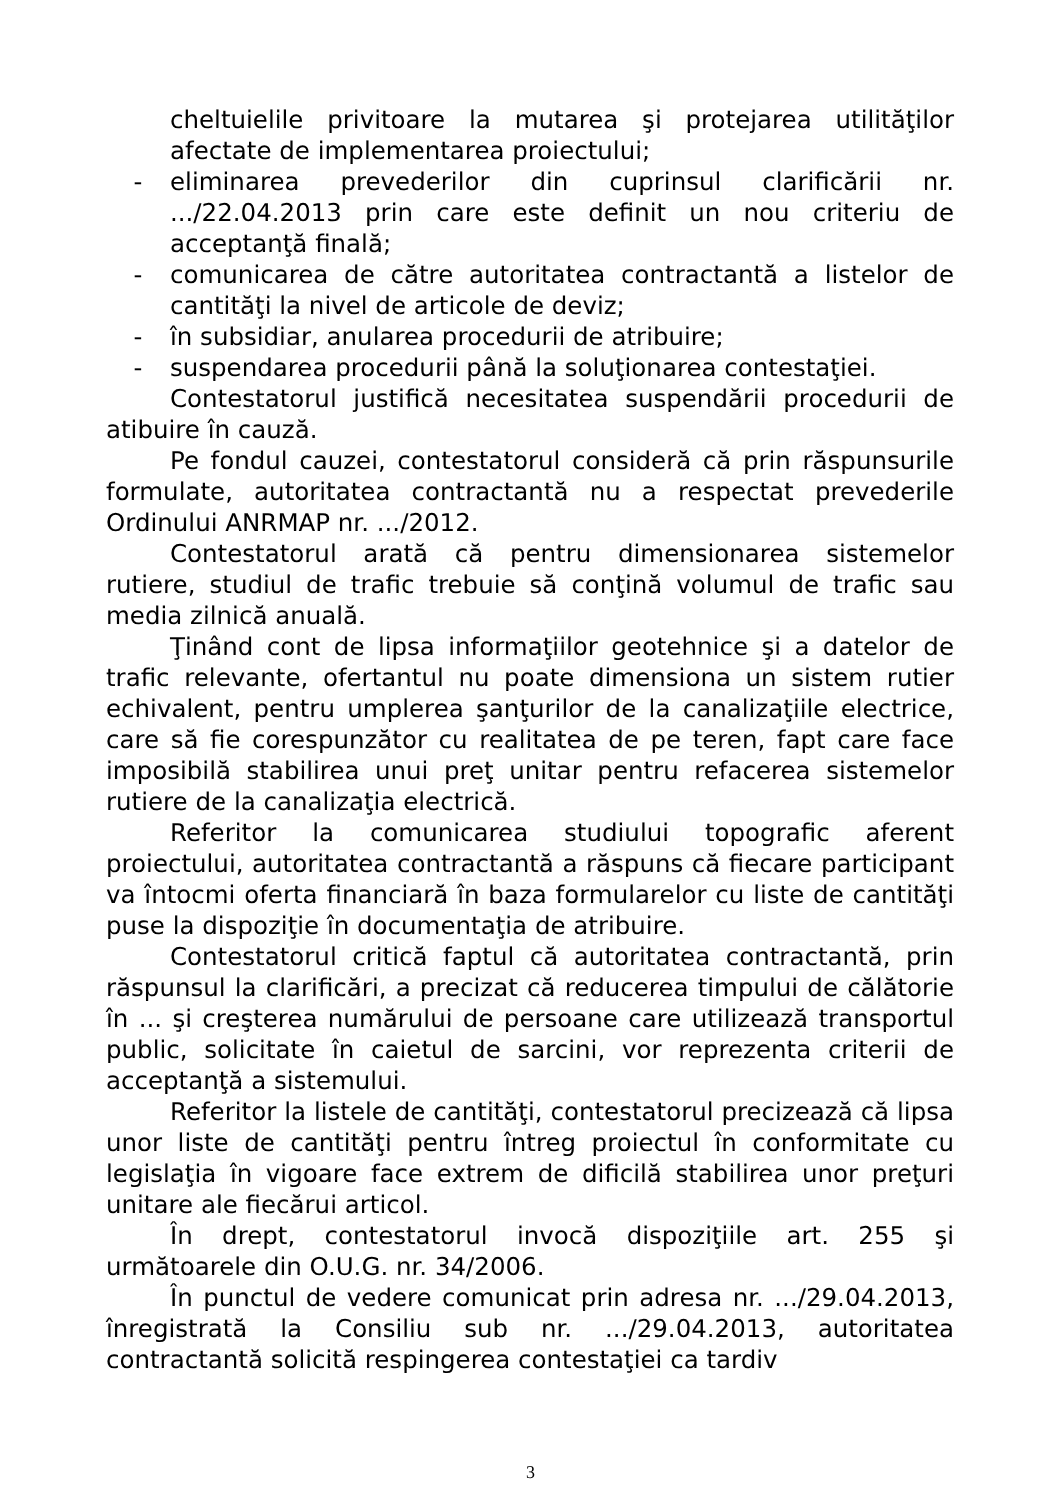cheltuielile privitoare la mutarea şi protejarea utilităţilor afectate de implementarea proiectului;
- eliminarea prevederilor din cuprinsul clarificării nr. .../22.04.2013 prin care este definit un nou criteriu de acceptanţă finală;
- comunicarea de către autoritatea contractantă a listelor de cantităţi la nivel de articole de deviz;
- în subsidiar, anularea procedurii de atribuire;
- suspendarea procedurii până la soluţionarea contestaţiei.
Contestatorul justifică necesitatea suspendării procedurii de atibuire în cauză.
Pe fondul cauzei, contestatorul consideră că prin răspunsurile formulate, autoritatea contractantă nu a respectat prevederile Ordinului ANRMAP nr. .../2012.
Contestatorul arată că pentru dimensionarea sistemelor rutiere, studiul de trafic trebuie să conţină volumul de trafic sau media zilnică anuală.
Ţinând cont de lipsa informaţiilor geotehnice şi a datelor de trafic relevante, ofertantul nu poate dimensiona un sistem rutier echivalent, pentru umplerea şanţurilor de la canalizaţiile electrice, care să fie corespunzător cu realitatea de pe teren, fapt care face imposibilă stabilirea unui preţ unitar pentru refacerea sistemelor rutiere de la canalizaţia electrică.
Referitor la comunicarea studiului topografic aferent proiectului, autoritatea contractantă a răspuns că fiecare participant va întocmi oferta financiară în baza formularelor cu liste de cantităţi puse la dispoziţie în documentaţia de atribuire.
Contestatorul critică faptul că autoritatea contractantă, prin răspunsul la clarificări, a precizat că reducerea timpului de călătorie în ... şi creşterea numărului de persoane care utilizează transportul public, solicitate în caietul de sarcini, vor reprezenta criterii de acceptanţă a sistemului.
Referitor la listele de cantităţi, contestatorul precizează că lipsa unor liste de cantităţi pentru întreg proiectul în conformitate cu legislaţia în vigoare face extrem de dificilă stabilirea unor preţuri unitare ale fiecărui articol.
În drept, contestatorul invocă dispoziţiile art. 255 şi următoarele din O.U.G. nr. 34/2006.
În punctul de vedere comunicat prin adresa nr. .../29.04.2013, înregistrată la Consiliu sub nr. .../29.04.2013, autoritatea contractantă solicită respingerea contestaţiei ca tardiv
3